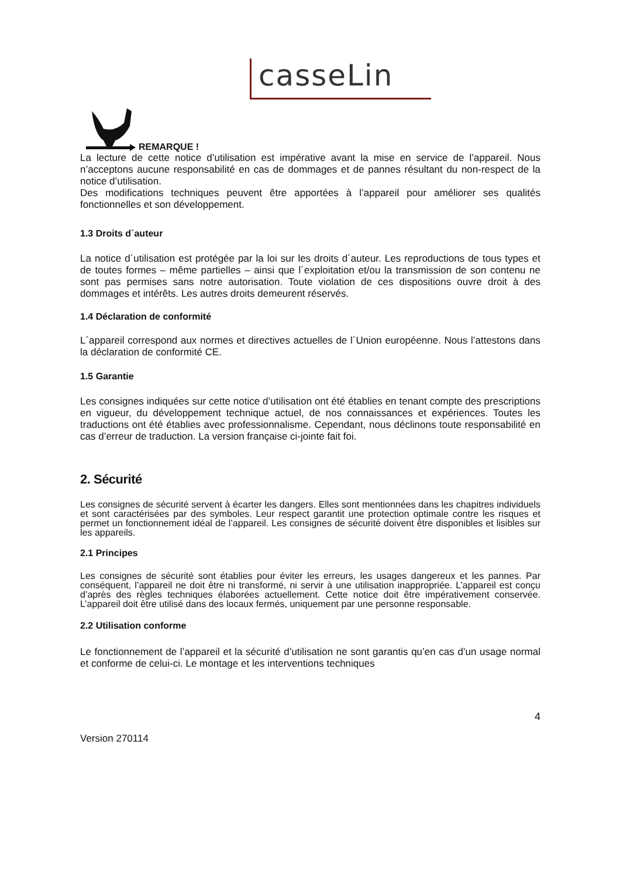casseLin
REMARQUE !
La lecture de cette notice d’utilisation est impérative avant la mise en service de l’appareil. Nous n’acceptons aucune responsabilité en cas de dommages et de pannes résultant du non-respect de la notice d’utilisation.
Des modifications techniques peuvent être apportées à l’appareil pour améliorer ses qualités fonctionnelles et son développement.
1.3 Droits d´auteur
La notice d´utilisation est protégée par la loi sur les droits d´auteur. Les reproductions de tous types et de toutes formes – même partielles – ainsi que l´exploitation et/ou la transmission de son contenu ne sont pas permises sans notre autorisation. Toute violation de ces dispositions ouvre droit à des dommages et intérêts. Les autres droits demeurent réservés.
1.4 Déclaration de conformité
L´appareil correspond aux normes et directives actuelles de l´Union européenne. Nous l’attestons dans la déclaration de conformité CE.
1.5 Garantie
Les consignes indiquées sur cette notice d’utilisation ont été établies en tenant compte des prescriptions en vigueur, du développement technique actuel, de nos connaissances et expériences. Toutes les traductions ont été établies avec professionnalisme. Cependant, nous déclinons toute responsabilité en cas d’erreur de traduction. La version française ci-jointe fait foi.
2. Sécurité
Les consignes de sécurité servent à écarter les dangers. Elles sont mentionnées dans les chapitres individuels et sont caractérisées par des symboles. Leur respect garantit une protection optimale contre les risques et permet un fonctionnement idéal de l’appareil. Les consignes de sécurité doivent être disponibles et lisibles sur les appareils.
2.1 Principes
Les consignes de sécurité sont établies pour éviter les erreurs, les usages dangereux et les pannes. Par conséquent, l’appareil ne doit être ni transformé, ni servir à une utilisation inappropriée. L’appareil est conçu d’après des règles techniques élaborées actuellement. Cette notice doit être impérativement conservée. L’appareil doit être utilisé dans des locaux fermés, uniquement par une personne responsable.
2.2 Utilisation conforme
Le fonctionnement de l’appareil et la sécurité d’utilisation ne sont garantis qu’en cas d’un usage normal et conforme de celui-ci. Le montage et les interventions techniques
4
Version 270114